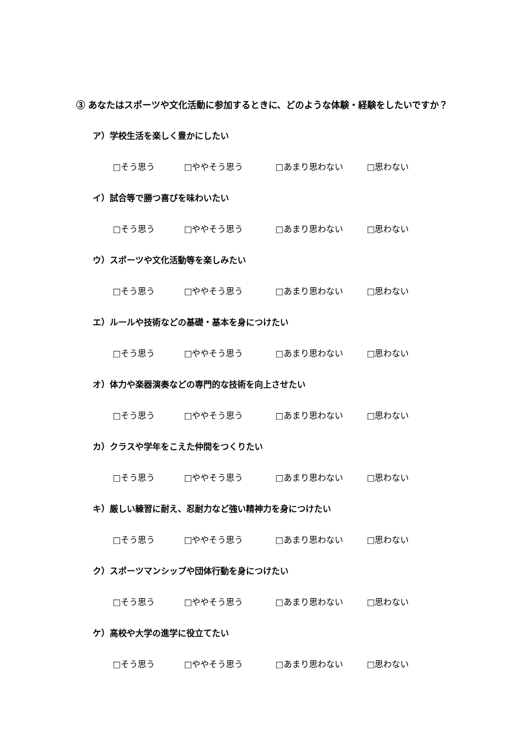③ あなたはスポーツや文化活動に参加するときに、どのような体験・経験をしたいですか？
ア）学校生活を楽しく豊かにしたい
□そう思う □ややそう思う □あまり思わない □思わない
イ）試合等で勝つ喜びを味わいたい
□そう思う □ややそう思う □あまり思わない □思わない
ウ）スポーツや文化活動等を楽しみたい
□そう思う □ややそう思う □あまり思わない □思わない
エ）ルールや技術などの基礎・基本を身につけたい
□そう思う □ややそう思う □あまり思わない □思わない
オ）体力や楽器演奏などの専門的な技術を向上させたい
□そう思う □ややそう思う □あまり思わない □思わない
カ）クラスや学年をこえた仲間をつくりたい
□そう思う □ややそう思う □あまり思わない □思わない
キ）厳しい練習に耐え、忍耐力など強い精神力を身につけたい
□そう思う □ややそう思う □あまり思わない □思わない
ク）スポーツマンシップや団体行動を身につけたい
□そう思う □ややそう思う □あまり思わない □思わない
ケ）高校や大学の進学に役立てたい
□そう思う □ややそう思う □あまり思わない □思わない